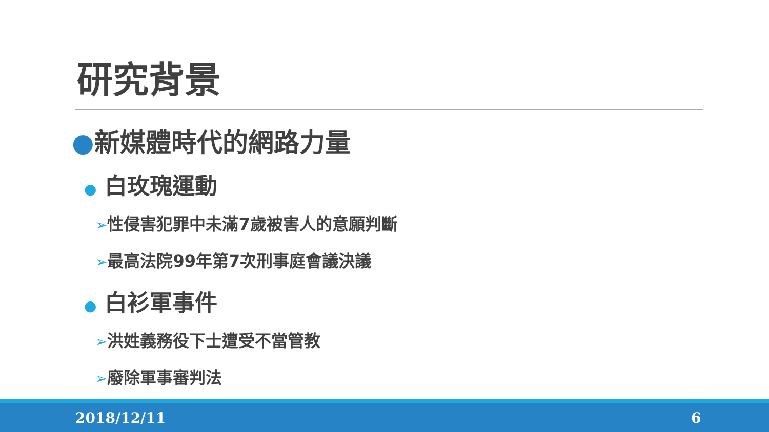研究背景
●新媒體時代的網路力量
● 白玫瑰運動
➢性侵害犯罪中未滿7歲被害人的意願判斷
➢最高法院99年第7次刑事庭會議決議
● 白衫軍事件
➢洪姓義務役下士遭受不當管教
➢廢除軍事審判法
2018/12/11 6